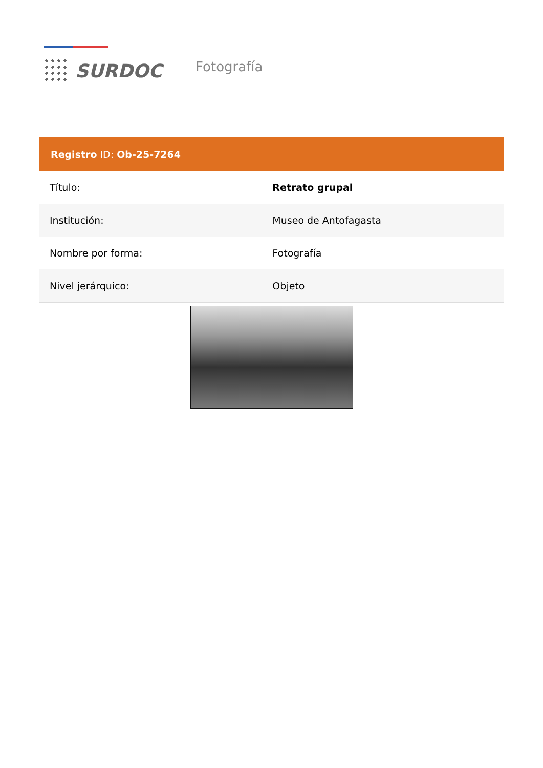SURDOC
Fotografía
Registro ID: Ob-25-7264
| Título: | Retrato grupal |
| Institución: | Museo de Antofagasta |
| Nombre por forma: | Fotografía |
| Nivel jerárquico: | Objeto |